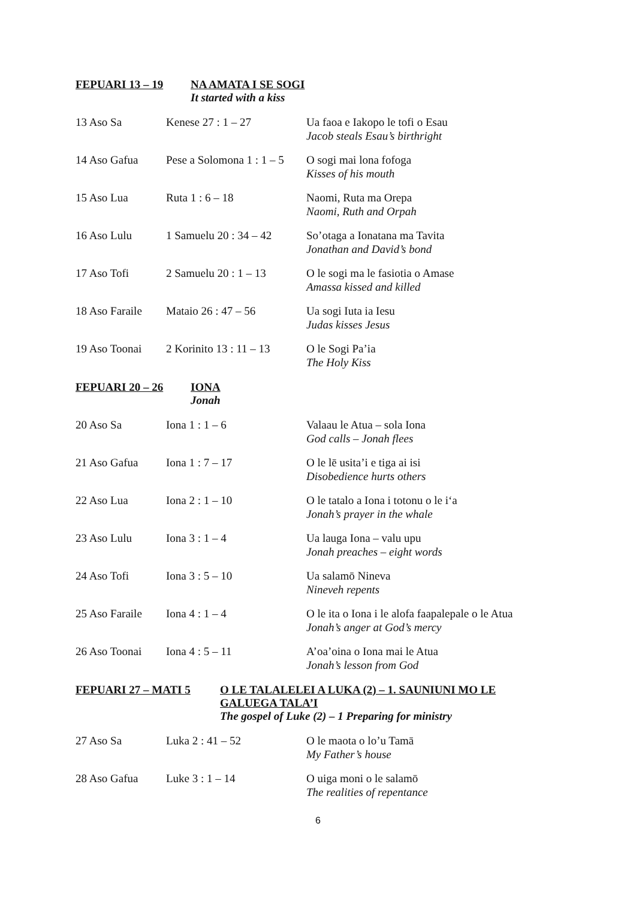FEPUARI 13 – 19 NA AMATA I SE SOGI
It started with a kiss
| 13 Aso Sa | Kenese 27 : 1 – 27 | Ua faoa e Iakopo le tofi o Esau Jacob steals Esau’s birthright |
| 14 Aso Gafua | Pese a Solomona 1 : 1 – 5 | O sogi mai lona fofoga Kisses of his mouth |
| 15 Aso Lua | Ruta 1 : 6 – 18 | Naomi, Ruta ma Orepa Naomi, Ruth and Orpah |
| 16 Aso Lulu | 1 Samuelu 20 : 34 – 42 | So’otaga a Ionatana ma Tavita Jonathan and David’s bond |
| 17 Aso Tofi | 2 Samuelu 20 : 1 – 13 | O le sogi ma le fasiotia o Amase Amassa kissed and killed |
| 18 Aso Faraile | Mataio 26 : 47 – 56 | Ua sogi Iuta ia Iesu Judas kisses Jesus |
| 19 Aso Toonai | 2 Korinito 13 : 11 – 13 | O le Sogi Pa’ia The Holy Kiss |
FEPUARI 20 – 26 IONA
Jonah
| 20 Aso Sa | Iona 1 : 1 – 6 | Valaau le Atua – sola Iona God calls – Jonah flees |
| 21 Aso Gafua | Iona 1 : 7 – 17 | O le lē usita’i e tiga ai isi Disobedience hurts others |
| 22 Aso Lua | Iona 2 : 1 – 10 | O le tatalo a Iona i totonu o le i‘a Jonah’s prayer in the whale |
| 23 Aso Lulu | Iona 3 : 1 – 4 | Ua lauga Iona – valu upu Jonah preaches – eight words |
| 24 Aso Tofi | Iona 3 : 5 – 10 | Ua salamō Nineva Nineveh repents |
| 25 Aso Faraile | Iona 4 : 1 – 4 | O le ita o Iona i le alofa faapalepale o le Atua Jonah’s anger at God’s mercy |
| 26 Aso Toonai | Iona 4 : 5 – 11 | A’oa’oina o Iona mai le Atua Jonah’s lesson from God |
FEPUARI 27 – MATI 5 O LE TALALELEI A LUKA (2) – 1. SAUNIUNI MO LE
GALUEGA TALA’I
The gospel of Luke (2) – 1 Preparing for ministry
| 27 Aso Sa | Luka 2 : 41 – 52 | O le maota o lo’u Tamā My Father’s house |
| 28 Aso Gafua | Luke 3 : 1 – 14 | O uiga moni o le salamō The realities of repentance |
6